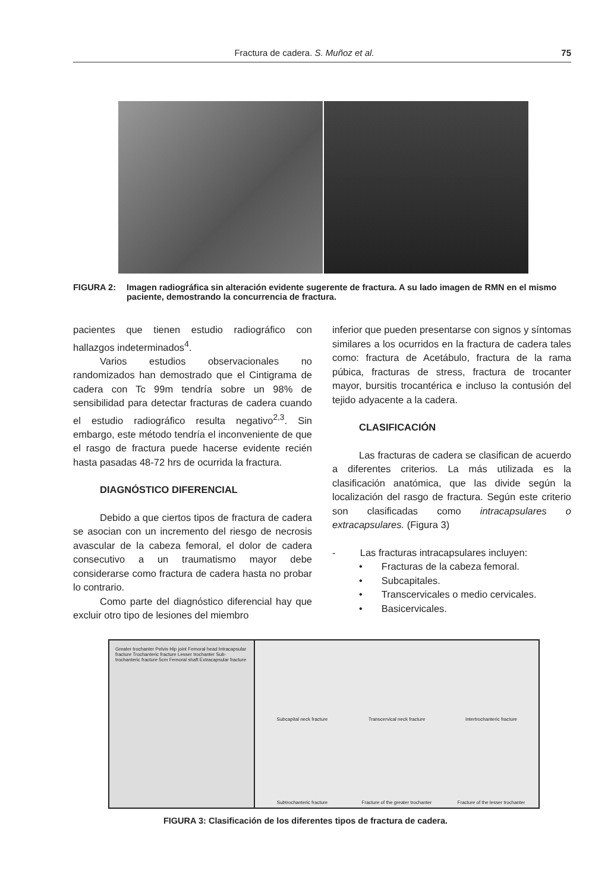Fractura de cadera. S. Muñoz et al. 75
FIGURA 2: Imagen radiográfica sin alteración evidente sugerente de fractura. A su lado imagen de RMN en el mismo paciente, demostrando la concurrencia de fractura.
pacientes que tienen estudio radiográfico con hallazgos indeterminados<sup>4</sup>.
Varios estudios observacionales no randomizados han demostrado que el Cintigrama de cadera con Tc 99m tendría sobre un 98% de sensibilidad para detectar fracturas de cadera cuando el estudio radiográfico resulta negativo<sup>2,3</sup>. Sin embargo, este método tendría el inconveniente de que el rasgo de fractura puede hacerse evidente recién hasta pasadas 48-72 hrs de ocurrida la fractura.
DIAGNÓSTICO DIFERENCIAL
Debido a que ciertos tipos de fractura de cadera se asocian con un incremento del riesgo de necrosis avascular de la cabeza femoral, el dolor de cadera consecutivo a un traumatismo mayor debe considerarse como fractura de cadera hasta no probar lo contrario.
Como parte del diagnóstico diferencial hay que excluir otro tipo de lesiones del miembro
inferior que pueden presentarse con signos y síntomas similares a los ocurridos en la fractura de cadera tales como: fractura de Acetábulo, fractura de la rama púbica, fracturas de stress, fractura de trocanter mayor, bursitis trocantérica e incluso la contusión del tejido adyacente a la cadera.
CLASIFICACIÓN
Las fracturas de cadera se clasifican de acuerdo a diferentes criterios. La más utilizada es la clasificación anatómica, que las divide según la localización del rasgo de fractura. Según este criterio son clasificadas como intracapsulares o extracapsulares. (Figura 3)
- Las fracturas intracapsulares incluyen:
• Fracturas de la cabeza femoral.
• Subcapitales.
• Transcervicales o medio cervicales.
• Basicervicales.
Greater trochanter Pelvis Hip joint Femoral head Intracapsular fracture Trochanteric fracture Lesser trochanter Sub-trochanteric fracture 5cm Femoral shaft Extracapsular fracture
Subcapital neck fracture
Transcervical neck fracture
Intertrochanteric fracture
Subtrochanteric fracture
Fracture of the greater trochanter
Fracture of the lesser trochanter
FIGURA 3: Clasificación de los diferentes tipos de fractura de cadera.